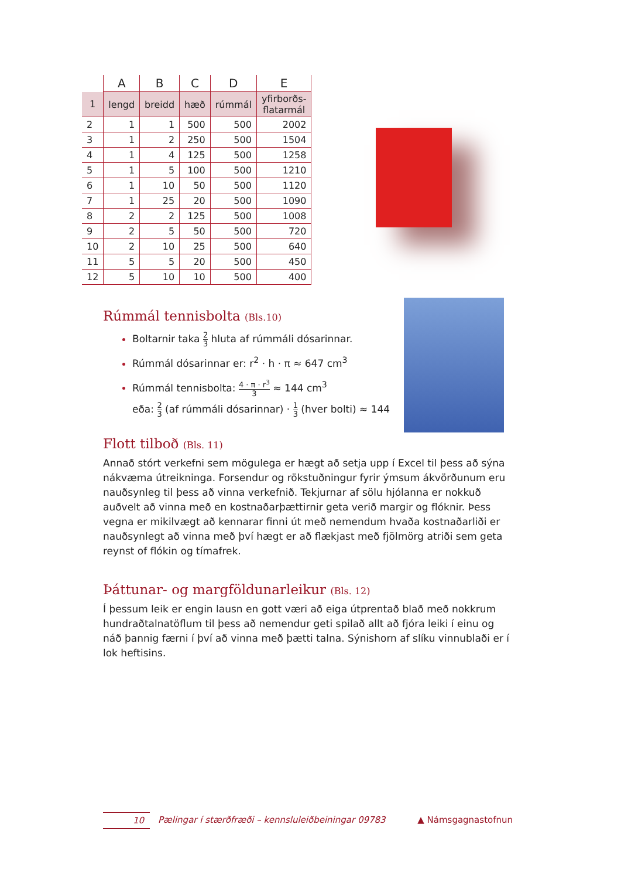| | A | B | C | D | E |
| --- | --- | --- | --- | --- | --- |
| 1 | lengd | breidd | hæð | rúmmál | yfirborðs- flatarmál |
| 2 | 1 | 1 | 500 | 500 | 2002 |
| 3 | 1 | 2 | 250 | 500 | 1504 |
| 4 | 1 | 4 | 125 | 500 | 1258 |
| 5 | 1 | 5 | 100 | 500 | 1210 |
| 6 | 1 | 10 | 50 | 500 | 1120 |
| 7 | 1 | 25 | 20 | 500 | 1090 |
| 8 | 2 | 2 | 125 | 500 | 1008 |
| 9 | 2 | 5 | 50 | 500 | 720 |
| 10 | 2 | 10 | 25 | 500 | 640 |
| 11 | 5 | 5 | 20 | 500 | 450 |
| 12 | 5 | 10 | 10 | 500 | 400 |
Rúmmál tennisbolta (Bls.10)
Boltarnir taka 2 3 hluta af rúmmáli dósarinnar.
Rúmmál dósarinnar er: r<sup>2</sup> · h · π ≈ 647 cm<sup>3</sup>
Rúmmál tennisbolta: 4 · π · r<sup>3</sup> 3 ≈ 144 cm<sup>3</sup>
eða: 2 3 (af rúmmáli dósarinnar) · 1 3 (hver bolti) ≈ 144
Flott tilboð (Bls. 11)
Annað stórt verkefni sem mögulega er hægt að setja upp í Excel til þess að sýna nákvæma útreikninga. Forsendur og rökstuðningur fyrir ýmsum ákvörðunum eru nauðsynleg til þess að vinna verkefnið. Tekjurnar af sölu hjólanna er nokkuð auðvelt að vinna með en kostnaðarþættirnir geta verið margir og flóknir. Þess vegna er mikilvægt að kennarar finni út með nemendum hvaða kostnaðarliði er nauðsynlegt að vinna með því hægt er að flækjast með fjölmörg atriði sem geta reynst of flókin og tímafrek.
Þáttunar- og margföldunarleikur (Bls. 12)
Í þessum leik er engin lausn en gott væri að eiga útprentað blað með nokkrum hundraðtalnatöflum til þess að nemendur geti spilað allt að fjóra leiki í einu og náð þannig færni í því að vinna með þætti talna. Sýnishorn af slíku vinnublaði er í lok heftisins.
10 Pælingar í stærðfræði – kennsluleiðbeiningar 09783 ▲ Námsgagnastofnun